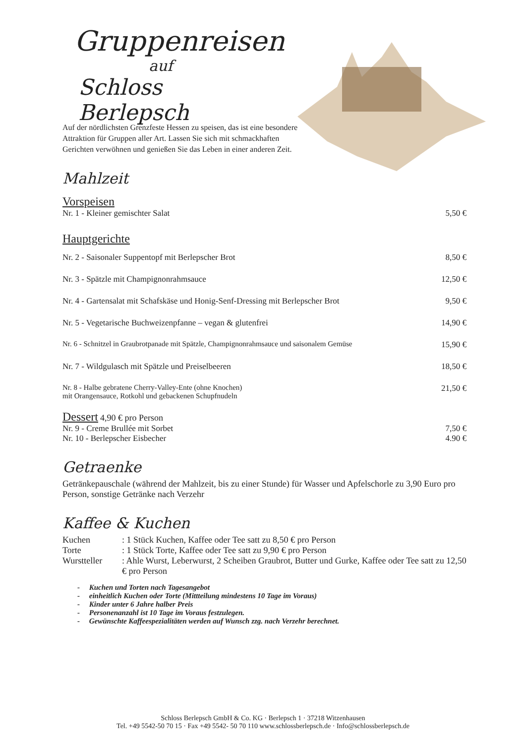Gruppenreisen
auf
Schloss Berlepsch
Auf der nördlichsten Grenzfeste Hessen zu speisen, das ist eine besondere Attraktion für Gruppen aller Art. Lassen Sie sich mit schmackhaften Gerichten verwöhnen und genießen Sie das Leben in einer anderen Zeit.
Mahlzeit
Vorspeisen
| Nr. 1 - Kleiner gemischter Salat | 5,50 € |
Hauptgerichte
| Nr. 2 - Saisonaler Suppentopf mit Berlepscher Brot | 8,50 € |
| Nr. 3 - Spätzle mit Champignonrahmsauce | 12,50 € |
| Nr. 4 - Gartensalat mit Schafskäse und Honig-Senf-Dressing mit Berlepscher Brot | 9,50 € |
| Nr. 5 - Vegetarische Buchweizenpfanne – vegan & glutenfrei | 14,90 € |
| Nr. 6 - Schnitzel in Graubrotpanade mit Spätzle, Champignonrahmsauce und saisonalem Gemüse | 15,90 € |
| Nr. 7 - Wildgulasch mit Spätzle und Preiselbeeren | 18,50 € |
| Nr. 8 - Halbe gebratene Cherry-Valley-Ente (ohne Knochen) mit Orangensauce, Rotkohl und gebackenen Schupfnudeln | 21,50 € |
Dessert
4,90 € pro Person
| Nr. 9 - Creme Brullée mit Sorbet | 7,50 € |
| Nr. 10 - Berlepscher Eisbecher | 4.90 € |
Getraenke
Getränkepauschale (während der Mahlzeit, bis zu einer Stunde) für Wasser und Apfelschorle zu 3,90 Euro pro Person, sonstige Getränke nach Verzehr
Kaffee & Kuchen
| Kuchen | : 1 Stück Kuchen, Kaffee oder Tee satt zu 8,50 € pro Person |
| Torte | : 1 Stück Torte, Kaffee oder Tee satt zu 9,90 € pro Person |
| Wurstteller | : Ahle Wurst, Leberwurst, 2 Scheiben Graubrot, Butter und Gurke, Kaffee oder Tee satt zu 12,50 € pro Person |
- Kuchen und Torten nach Tagesangebot
- einheitlich Kuchen oder Torte (Mittteilung mindestens 10 Tage im Voraus)
- Kinder unter 6 Jahre halber Preis
- Personenanzahl ist 10 Tage im Voraus festzulegen.
- Gewünschte Kaffeespezialitäten werden auf Wunsch zzg. nach Verzehr berechnet.
Schloss Berlepsch GmbH & Co. KG · Berlepsch 1 · 37218 Witzenhausen
Tel. +49 5542-50 70 15 · Fax +49 5542- 50 70 110 www.schlossberlepsch.de · Info@schlossberlepsch.de